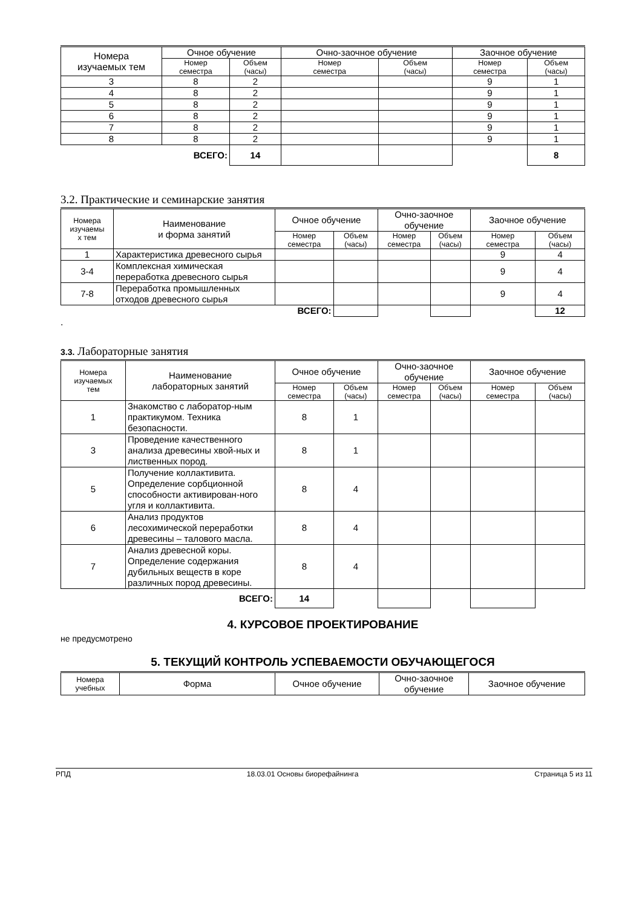| Номера изучаемых тем | Очное обучение | | Очно-заочное обучение | | Заочное обучение | |
| --- | --- | --- | --- | --- | --- | --- |
| | Номер семестра | Объем (часы) | Номер семестра | Объем (часы) | Номер семестра | Объем (часы) |
| 3 | 8 | 2 | | | 9 | 1 |
| 4 | 8 | 2 | | | 9 | 1 |
| 5 | 8 | 2 | | | 9 | 1 |
| 6 | 8 | 2 | | | 9 | 1 |
| 7 | 8 | 2 | | | 9 | 1 |
| 8 | 8 | 2 | | | 9 | 1 |
| ВСЕГО: | | 14 | | | | 8 |
3.2. Практические и семинарские занятия
| Номера изучаемы х тем | Наименование и форма занятий | Очное обучение | | Очно-заочное обучение | | Заочное обучение | |
| --- | --- | --- | --- | --- | --- | --- | --- |
| | | Номер семестра | Объем (часы) | Номер семестра | Объем (часы) | Номер семестра | Объем (часы) |
| 1 | Характеристика древесного сырья | | | | | 9 | 4 |
| 3-4 | Комплексная химическая переработка древесного сырья | | | | | 9 | 4 |
| 7-8 | Переработка промышленных отходов древесного сырья | | | | | 9 | 4 |
| ВСЕГО: | | | | | | | 12 |
.
3.3. Лабораторные занятия
| Номера изучаемых тем | Наименование лабораторных занятий | Очное обучение | | Очно-заочное обучение | | Заочное обучение | |
| --- | --- | --- | --- | --- | --- | --- | --- |
| | | Номер семестра | Объем (часы) | Номер семестра | Объем (часы) | Номер семестра | Объем (часы) |
| 1 | Знакомство с лаборатор-ным практикумом. Техника безопасности. | 8 | 1 | | | | |
| 3 | Проведение качественного анализа древесины хвой-ных и лиственных пород. | 8 | 1 | | | | |
| 5 | Получение коллактивита. Определение сорбционной способности активирован-ного угля и коллактивита. | 8 | 4 | | | | |
| 6 | Анализ продуктов лесохимической переработки древесины – талового масла. | 8 | 4 | | | | |
| 7 | Анализ древесной коры. Определение содержания дубильных веществ в коре различных пород древесины. | 8 | 4 | | | | |
| ВСЕГО: | | 14 | | | | | |
4. КУРСОВОЕ ПРОЕКТИРОВАНИЕ
не предусмотрено
5. ТЕКУЩИЙ КОНТРОЛЬ УСПЕВАЕМОСТИ ОБУЧАЮЩЕГОСЯ
| Номера учебных | Форма | Очное обучение | Очно-заочное обучение | Заочное обучение |
| --- | --- | --- | --- | --- |
РПД 18.03.01 Основы биорефайнинга Страница 5 из 11